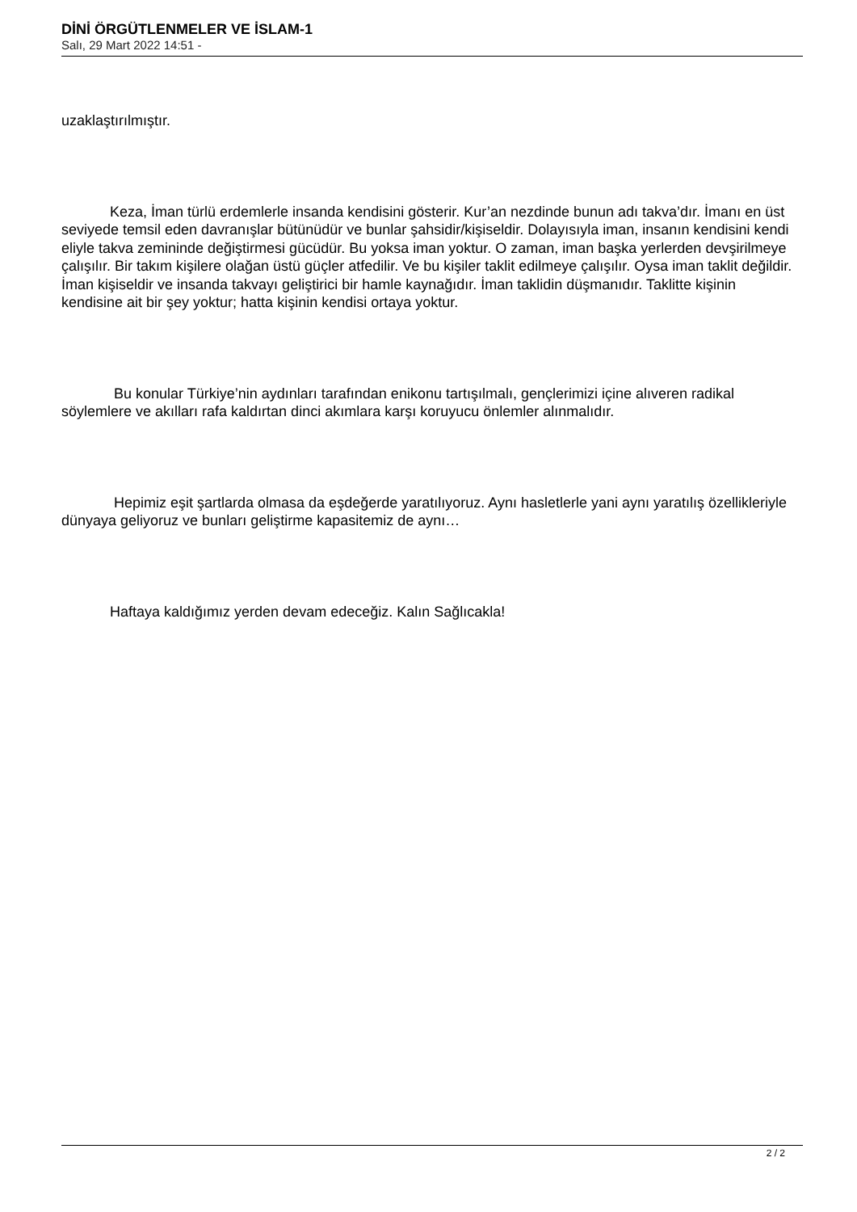DİNİ ÖRGÜTLENMELER VE İSLAM-1
Salı, 29 Mart 2022 14:51 -
uzaklaştırılmıştır.
Keza, İman türlü erdemlerle insanda kendisini gösterir. Kur’an nezdinde bunun adı takva’dır. İmanı en üst seviyede temsil eden davranışlar bütünüdür ve bunlar şahsidir/kişiseldir. Dolayısıyla iman, insanın kendisini kendi eliyle takva zemininde değiştirmesi gücüdür. Bu yoksa iman yoktur. O zaman, iman başka yerlerden devşirilmeye çalışılır. Bir takım kişilere olağan üstü güçler atfedilir. Ve bu kişiler taklit edilmeye çalışılır. Oysa iman taklit değildir. İman kişiseldir ve insanda takvayı geliştirici bir hamle kaynağıdır. İman taklidin düşmanıdır. Taklitte kişinin kendisine ait bir şey yoktur; hatta kişinin kendisi ortaya yoktur.
Bu konular Türkiye’nin aydınları tarafından enikonu tartışılmalı, gençlerimizi içine alıveren radikal söylemlere ve akılları rafa kaldırtan dinci akımlara karşı koruyucu önlemler alınmalıdır.
Hepimiz eşit şartlarda olmasa da eşdeğerde yaratılıyoruz. Aynı hasletlerle yani aynı yaratılış özellikleriyle dünyaya geliyoruz ve bunları geliştirme kapasitemiz de aynı…
Haftaya kaldığımız yerden devam edeceğiz. Kalın Sağlıcakla!
2 / 2